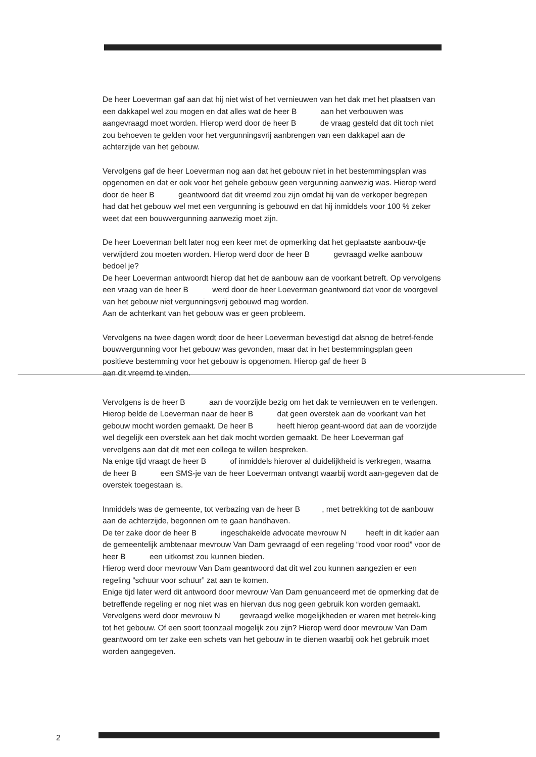De heer Loeverman gaf aan dat hij niet wist of het vernieuwen van het dak met het plaatsen van een dakkapel wel zou mogen en dat alles wat de heer B aan het verbouwen was aangevraagd moet worden. Hierop werd door de heer B de vraag gesteld dat dit toch niet zou behoeven te gelden voor het vergunningsvrij aanbrengen van een dakkapel aan de achterzijde van het gebouw.
Vervolgens gaf de heer Loeverman nog aan dat het gebouw niet in het bestemmingsplan was opgenomen en dat er ook voor het gehele gebouw geen vergunning aanwezig was. Hierop werd door de heer B geantwoord dat dit vreemd zou zijn omdat hij van de verkoper begrepen had dat het gebouw wel met een vergunning is gebouwd en dat hij inmiddels voor 100 % zeker weet dat een bouwvergunning aanwezig moet zijn.
De heer Loeverman belt later nog een keer met de opmerking dat het geplaatste aanbouw-tje verwijderd zou moeten worden. Hierop werd door de heer B gevraagd welke aanbouw bedoel je?
De heer Loeverman antwoordt hierop dat het de aanbouw aan de voorkant betreft. Op vervolgens een vraag van de heer B werd door de heer Loeverman geantwoord dat voor de voorgevel van het gebouw niet vergunningsvrij gebouwd mag worden.
Aan de achterkant van het gebouw was er geen probleem.
Vervolgens na twee dagen wordt door de heer Loeverman bevestigd dat alsnog de betref-fende bouwvergunning voor het gebouw was gevonden, maar dat in het bestemmingsplan geen positieve bestemming voor het gebouw is opgenomen. Hierop gaf de heer B
aan dit vreemd te vinden.
Vervolgens is de heer B aan de voorzijde bezig om het dak te vernieuwen en te verlengen. Hierop belde de Loeverman naar de heer B dat geen overstek aan de voorkant van het gebouw mocht worden gemaakt. De heer B heeft hierop geant-woord dat aan de voorzijde wel degelijk een overstek aan het dak mocht worden gemaakt. De heer Loeverman gaf vervolgens aan dat dit met een collega te willen bespreken.
Na enige tijd vraagt de heer B of inmiddels hierover al duidelijkheid is verkregen, waarna de heer B een SMS-je van de heer Loeverman ontvangt waarbij wordt aan-gegeven dat de overstek toegestaan is.
Inmiddels was de gemeente, tot verbazing van de heer B , met betrekking tot de aanbouw aan de achterzijde, begonnen om te gaan handhaven.
De ter zake door de heer B ingeschakelde advocate mevrouw N heeft in dit kader aan de gemeentelijk ambtenaar mevrouw Van Dam gevraagd of een regeling “rood voor rood” voor de heer B een uitkomst zou kunnen bieden.
Hierop werd door mevrouw Van Dam geantwoord dat dit wel zou kunnen aangezien er een regeling “schuur voor schuur” zat aan te komen.
Enige tijd later werd dit antwoord door mevrouw Van Dam genuanceerd met de opmerking dat de betreffende regeling er nog niet was en hiervan dus nog geen gebruik kon worden gemaakt.
Vervolgens werd door mevrouw N gevraagd welke mogelijkheden er waren met betrek-king tot het gebouw. Of een soort toonzaal mogelijk zou zijn? Hierop werd door mevrouw Van Dam geantwoord om ter zake een schets van het gebouw in te dienen waarbij ook het gebruik moet worden aangegeven.
2